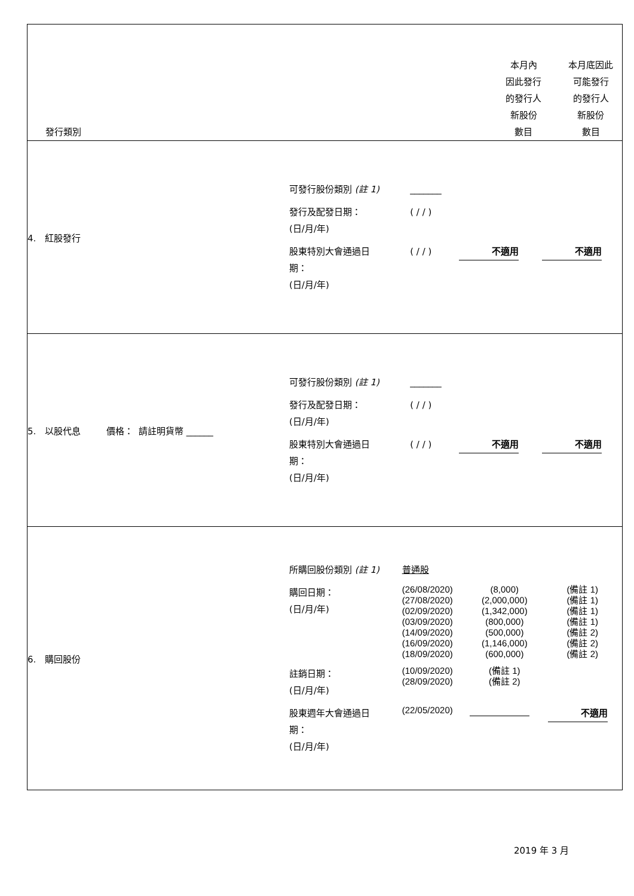| 發行類別 | | 本月內 因此發行 的發行人 新股份 數目 | 本月底因此 可能發行 的發行人 新股份 數目 |
| 4. 紅股發行 | / 可發行股份類別 (註 1) / _______ / / / / 發行及配發日期： (日/月/年) / ( / / ) / / / / 股東特別大會通過日 期： (日/月/年) / ( / / ) / 不適用 / 不適用 / | | |
| 5. 以股代息 價格： 請註明貨幣 ______ | / 可發行股份類別 (註 1) / _______ / / / / 發行及配發日期： (日/月/年) / ( / / ) / / / / 股東特別大會通過日 期： (日/月/年) / ( / / ) / 不適用 / 不適用 / | | |
| 6. 購回股份 | / 所購回股份類別 (註 1) / 普通股 / / / / 購回日期： (日/月/年) / (26/08/2020) (27/08/2020) (02/09/2020) (03/09/2020) (14/09/2020) (16/09/2020) (18/09/2020) / (8,000) (2,000,000) (1,342,000) (800,000) (500,000) (1,146,000) (600,000) / (備註 1) (備註 1) (備註 1) (備註 1) (備註 2) (備註 2) (備註 2) / / 註銷日期： (日/月/年) / (10/09/2020) (28/09/2020) / (備註 1) (備註 2) / / / 股東週年大會通過日 期： (日/月/年) / (22/05/2020) / / 不適用 / | | |
2019 年 3 月